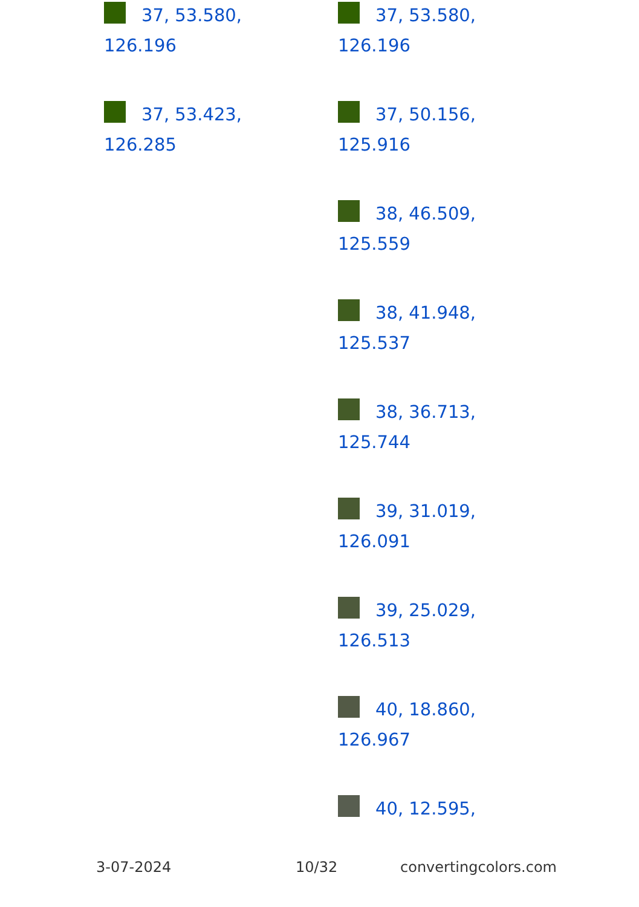37, 53.580, 126.196
37, 53.423, 126.285
37, 53.580, 126.196
37, 50.156, 125.916
38, 46.509, 125.559
38, 41.948, 125.537
38, 36.713, 125.744
39, 31.019, 126.091
39, 25.029, 126.513
40, 18.860, 126.967
40, 12.595,
3-07-2024 10/32 convertingcolors.com